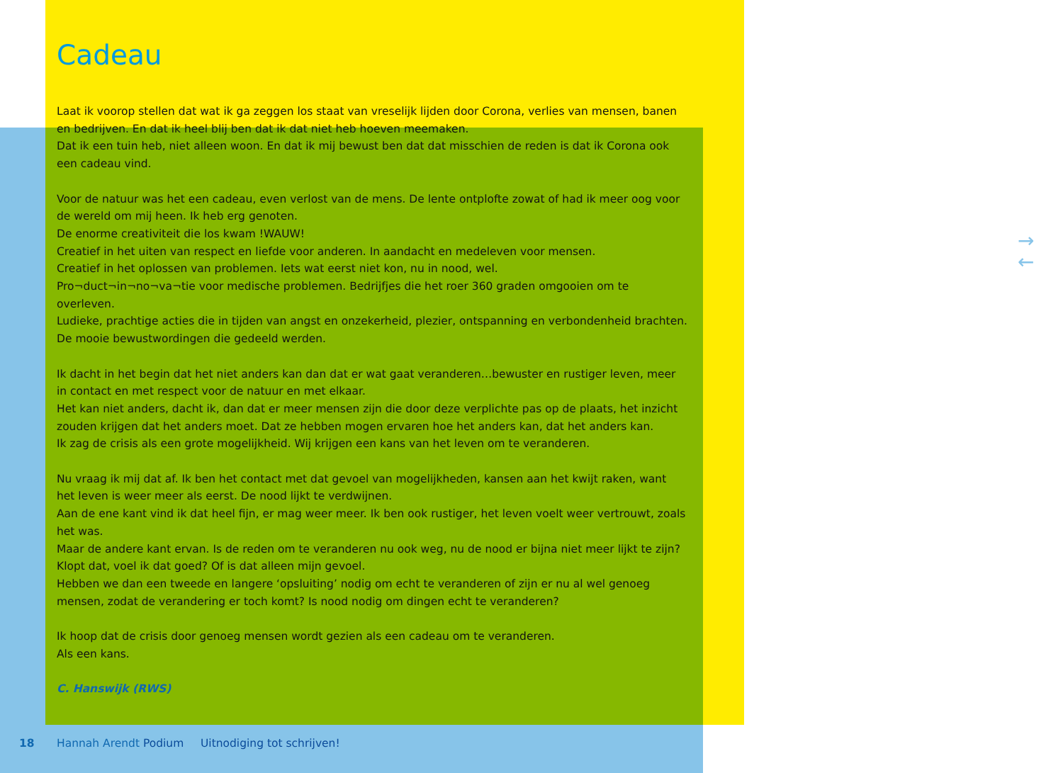Cadeau
Laat ik voorop stellen dat wat ik ga zeggen los staat van vreselijk lijden door Corona, verlies van mensen, banen en bedrijven. En dat ik heel blij ben dat ik dat niet heb hoeven meemaken.
Dat ik een tuin heb, niet alleen woon. En dat ik mij bewust ben dat dat misschien de reden is dat ik Corona ook een cadeau vind.
Voor de natuur was het een cadeau, even verlost van de mens. De lente ontplofte zowat of had ik meer oog voor de wereld om mij heen. Ik heb erg genoten.
De enorme creativiteit die los kwam !WAUW!
Creatief in het uiten van respect en liefde voor anderen. In aandacht en medeleven voor mensen.
Creatief in het oplossen van problemen. Iets wat eerst niet kon, nu in nood, wel.
Pro¬duct¬in¬no¬va¬tie voor medische problemen. Bedrijfjes die het roer 360 graden omgooien om te overleven.
Ludieke, prachtige acties die in tijden van angst en onzekerheid, plezier, ontspanning en verbondenheid brachten.
De mooie bewustwordingen die gedeeld werden.
Ik dacht in het begin dat het niet anders kan dan dat er wat gaat veranderen…bewuster en rustiger leven, meer in contact en met respect voor de natuur en met elkaar.
Het kan niet anders, dacht ik, dan dat er meer mensen zijn die door deze verplichte pas op de plaats, het inzicht zouden krijgen dat het anders moet. Dat ze hebben mogen ervaren hoe het anders kan, dat het anders kan.
Ik zag de crisis als een grote mogelijkheid. Wij krijgen een kans van het leven om te veranderen.
Nu vraag ik mij dat af. Ik ben het contact met dat gevoel van mogelijkheden, kansen aan het kwijt raken, want het leven is weer meer als eerst. De nood lijkt te verdwijnen.
Aan de ene kant vind ik dat heel fijn, er mag weer meer. Ik ben ook rustiger, het leven voelt weer vertrouwt, zoals het was.
Maar de andere kant ervan. Is de reden om te veranderen nu ook weg, nu de nood er bijna niet meer lijkt te zijn? Klopt dat, voel ik dat goed? Of is dat alleen mijn gevoel.
Hebben we dan een tweede en langere ‘opsluiting’ nodig om echt te veranderen of zijn er nu al wel genoeg mensen, zodat de verandering er toch komt? Is nood nodig om dingen echt te veranderen?
Ik hoop dat de crisis door genoeg mensen wordt gezien als een cadeau om te veranderen.
Als een kans.
C. Hanswijk (RWS)
18 Hannah Arendt Podium Uitnodiging tot schrijven!
→
←